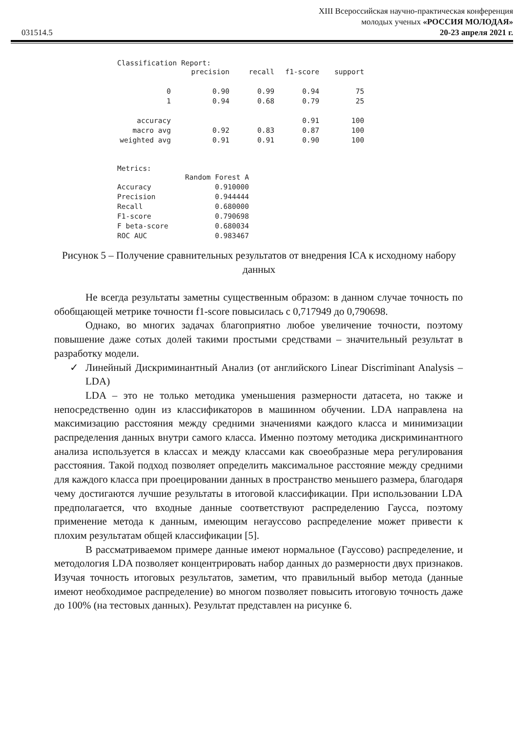031514.5
XIII Всероссийская научно-практическая конференция
молодых ученых «РОССИЯ МОЛОДАЯ»
20-23 апреля 2021 г.
Classification Report:
| | precision | recall | f1-score | support |
| --- | --- | --- | --- | --- |
| 0 | 0.90 | 0.99 | 0.94 | 75 |
| 1 | 0.94 | 0.68 | 0.79 | 25 |
| accuracy | | | 0.91 | 100 |
| macro avg | 0.92 | 0.83 | 0.87 | 100 |
| weighted avg | 0.91 | 0.91 | 0.90 | 100 |
Metrics:
| | Random Forest A |
| --- | --- |
| Accuracy | 0.910000 |
| Precision | 0.944444 |
| Recall | 0.680000 |
| F1-score | 0.790698 |
| F beta-score | 0.680034 |
| ROC AUC | 0.983467 |
Рисунок 5 – Получение сравнительных результатов от внедрения ICA к исходному набору данных
Не всегда результаты заметны существенным образом: в данном случае точность по обобщающей метрике точности f1-score повысилась с 0,717949 до 0,790698.
Однако, во многих задачах благоприятно любое увеличение точности, поэтому повышение даже сотых долей такими простыми средствами – значительный результат в разработку модели.
✓ Линейный Дискриминантный Анализ (от английского Linear Discriminant Analysis – LDA)
LDA – это не только методика уменьшения размерности датасета, но также и непосредственно один из классификаторов в машинном обучении. LDA направлена на максимизацию расстояния между средними значениями каждого класса и минимизации распределения данных внутри самого класса. Именно поэтому методика дискриминантного анализа используется в классах и между классами как своеобразные мера регулирования расстояния. Такой подход позволяет определить максимальное расстояние между средними для каждого класса при проецировании данных в пространство меньшего размера, благодаря чему достигаются лучшие результаты в итоговой классификации. При использовании LDA предполагается, что входные данные соответствуют распределению Гаусса, поэтому применение метода к данным, имеющим негауссово распределение может привести к плохим результатам общей классификации [5].
В рассматриваемом примере данные имеют нормальное (Гауссово) распределение, и методология LDA позволяет концентрировать набор данных до размерности двух признаков. Изучая точность итоговых результатов, заметим, что правильный выбор метода (данные имеют необходимое распределение) во многом позволяет повысить итоговую точность даже до 100% (на тестовых данных). Результат представлен на рисунке 6.